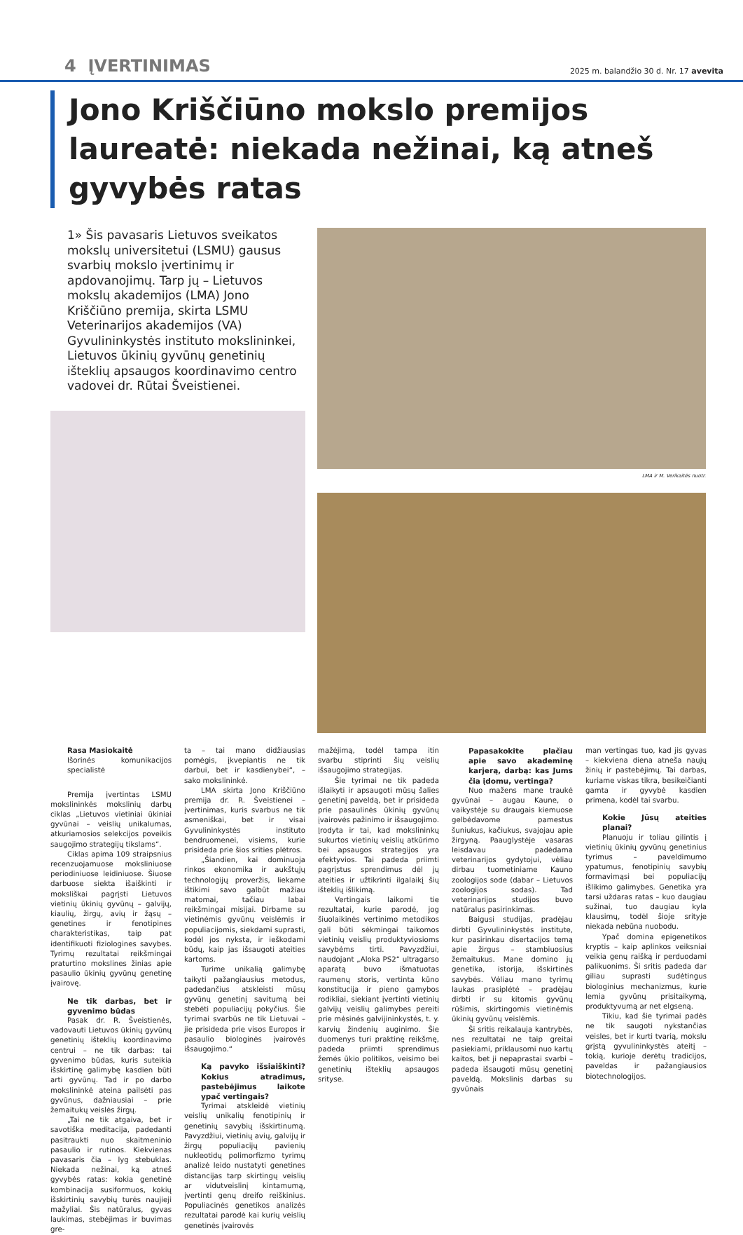4 ĮVERTINIMAS
2025 m. balandžio 30 d. Nr. 17 avevita
Jono Kriščiūno mokslo premijos laureatė: niekada nežinai, ką atneš gyvybės ratas
1» Šis pavasaris Lietuvos sveikatos mokslų universitetui (LSMU) gausus svarbių mokslo įvertinimų ir apdovanojimų. Tarp jų – Lietuvos mokslų akademijos (LMA) Jono Kriščiūno premija, skirta LSMU Veterinarijos akademijos (VA) Gyvulininkystės instituto mokslininkei, Lietuvos ūkinių gyvūnų genetinių išteklių apsaugos koordinavimo centro vadovei dr. Rūtai Šveistienei.
LMA ir M. Verikaitės nuotr.
Rasa Masiokaitė
Išorinės komunikacijos specialistė
Premija įvertintas LSMU mokslininkės mokslinių darbų ciklas „Lietuvos vietiniai ūkiniai gyvūnai – veislių unikalumas, atkuriamosios selekcijos poveikis saugojimo strategijų tikslams“.
Ciklas apima 109 straipsnius recenzuojamuose moksliniuose periodiniuose leidiniuose. Šiuose darbuose siekta išaiškinti ir moksliškai pagrįsti Lietuvos vietinių ūkinių gyvūnų – galvijų, kiaulių, žirgų, avių ir žąsų – genetines ir fenotipines charakteristikas, taip pat identifikuoti fiziologines savybes. Tyrimų rezultatai reikšmingai praturtino mokslines žinias apie pasaulio ūkinių gyvūnų genetinę įvairovę.
Ne tik darbas, bet ir gyvenimo būdas
Pasak dr. R. Šveistienės, vadovauti Lietuvos ūkinių gyvūnų genetinių išteklių koordinavimo centrui – ne tik darbas: tai gyvenimo būdas, kuris suteikia išskirtinę galimybę kasdien būti arti gyvūnų. Tad ir po darbo mokslininkė ateina pailsėti pas gyvūnus, dažniausiai – prie žemaitukų veislės žirgų.
„Tai ne tik atgaiva, bet ir savotiška meditacija, padedanti pasitraukti nuo skaitmeninio pasaulio ir rutinos. Kiekvienas pavasaris čia – lyg stebuklas. Niekada nežinai, ką atneš gyvybės ratas: kokia genetinė kombinacija susiformuos, kokių išskirtinių savybių turės naujieji mažyliai. Šis natūralus, gyvas laukimas, stebėjimas ir buvimas gre-
ta – tai mano didžiausias pomėgis, įkvepiantis ne tik darbui, bet ir kasdienybei“, – sako mokslininkė.
LMA skirta Jono Kriščiūno premija dr. R. Šveistienei – įvertinimas, kuris svarbus ne tik asmeniškai, bet ir visai Gyvulininkystės instituto bendruomenei, visiems, kurie prisideda prie šios srities plėtros.
„Šiandien, kai dominuoja rinkos ekonomika ir aukštųjų technologijų proveržis, liekame ištikimi savo galbūt mažiau matomai, tačiau labai reikšmingai misijai. Dirbame su vietinėmis gyvūnų veislėmis ir populiacijomis, siekdami suprasti, kodėl jos nyksta, ir ieškodami būdų, kaip jas išsaugoti ateities kartoms.
Turime unikalią galimybę taikyti pažangiausius metodus, padedančius atskleisti mūsų gyvūnų genetinį savitumą bei stebėti populiacijų pokyčius. Šie tyrimai svarbūs ne tik Lietuvai – jie prisideda prie visos Europos ir pasaulio biologinės įvairovės išsaugojimo.“
Ką pavyko išsiaiškinti? Kokius atradimus, pastebėjimus laikote ypač vertingais?
Tyrimai atskleidė vietinių veislių unikalių fenotipinių ir genetinių savybių išskirtinumą. Pavyzdžiui, vietinių avių, galvijų ir žirgų populiacijų pavienių nukleotidų polimorfizmo tyrimų analizė leido nustatyti genetines distancijas tarp skirtingų veislių ar vidutveislinį kintamumą, įvertinti genų dreifo reiškinius. Populiacinės genetikos analizės rezultatai parodė kai kurių veislių genetinės įvairovės
mažėjimą, todėl tampa itin svarbu stiprinti šių veislių išsaugojimo strategijas.
Šie tyrimai ne tik padeda išlaikyti ir apsaugoti mūsų šalies genetinį paveldą, bet ir prisideda prie pasaulinės ūkinių gyvūnų įvairovės pažinimo ir išsaugojimo. Įrodyta ir tai, kad mokslininkų sukurtos vietinių veislių atkūrimo bei apsaugos strategijos yra efektyvios. Tai padeda priimti pagrįstus sprendimus dėl jų ateities ir užtikrinti ilgalaikį šių išteklių išlikimą.
Vertingais laikomi tie rezultatai, kurie parodė, jog šiuolaikinės vertinimo metodikos gali būti sėkmingai taikomos vietinių veislių produktyviosioms savybėms tirti. Pavyzdžiui, naudojant „Aloka PS2“ ultragarso aparatą buvo išmatuotas raumenų storis, vertinta kūno konstitucija ir pieno gamybos rodikliai, siekiant įvertinti vietinių galvijų veislių galimybes pereiti prie mėsinės galvijininkystės, t. y. karvių žindenių auginimo. Šie duomenys turi praktinę reikšmę, padeda priimti sprendimus žemės ūkio politikos, veisimo bei genetinių išteklių apsaugos srityse.
Papasakokite plačiau apie savo akademinę karjerą, darbą: kas Jums čia įdomu, vertinga?
Nuo mažens mane traukė gyvūnai – augau Kaune, o vaikystėje su draugais kiemuose gelbėdavome pamestus šuniukus, kačiukus, svajojau apie žirgyną. Paauglystėje vasaras leisdavau padėdama veterinarijos gydytojui, vėliau dirbau tuometiniame Kauno zoologijos sode (dabar – Lietuvos zoologijos sodas). Tad veterinarijos studijos buvo natūralus pasirinkimas.
Baigusi studijas, pradėjau dirbti Gyvulininkystės institute, kur pasirinkau disertacijos temą apie žirgus – stambiuosius žemaitukus. Mane domino jų genetika, istorija, išskirtinės savybės. Vėliau mano tyrimų laukas prasiplėtė – pradėjau dirbti ir su kitomis gyvūnų rūšimis, skirtingomis vietinėmis ūkinių gyvūnų veislėmis.
Ši sritis reikalauja kantrybės, nes rezultatai ne taip greitai pasiekiami, priklausomi nuo kartų kaitos, bet ji nepaprastai svarbi – padeda išsaugoti mūsų genetinį paveldą. Mokslinis darbas su gyvūnais
man vertingas tuo, kad jis gyvas – kiekviena diena atneša naujų žinių ir pastebėjimų. Tai darbas, kuriame viskas tikra, besikeičianti gamta ir gyvybė kasdien primena, kodėl tai svarbu.
Kokie Jūsų ateities planai?
Planuoju ir toliau gilintis į vietinių ūkinių gyvūnų genetinius tyrimus – paveldimumo ypatumus, fenotipinių savybių formavimąsi bei populiacijų išlikimo galimybes. Genetika yra tarsi uždaras ratas – kuo daugiau sužinai, tuo daugiau kyla klausimų, todėl šioje srityje niekada nebūna nuobodu.
Ypač domina epigenetikos kryptis – kaip aplinkos veiksniai veikia genų raišką ir perduodami palikuonims. Ši sritis padeda dar giliau suprasti sudėtingus biologinius mechanizmus, kurie lemia gyvūnų prisitaikymą, produktyvumą ar net elgseną.
Tikiu, kad šie tyrimai padės ne tik saugoti nykstančias veisles, bet ir kurti tvarią, mokslu grįstą gyvulininkystės ateitį – tokią, kurioje derėtų tradicijos, paveldas ir pažangiausios biotechnologijos.